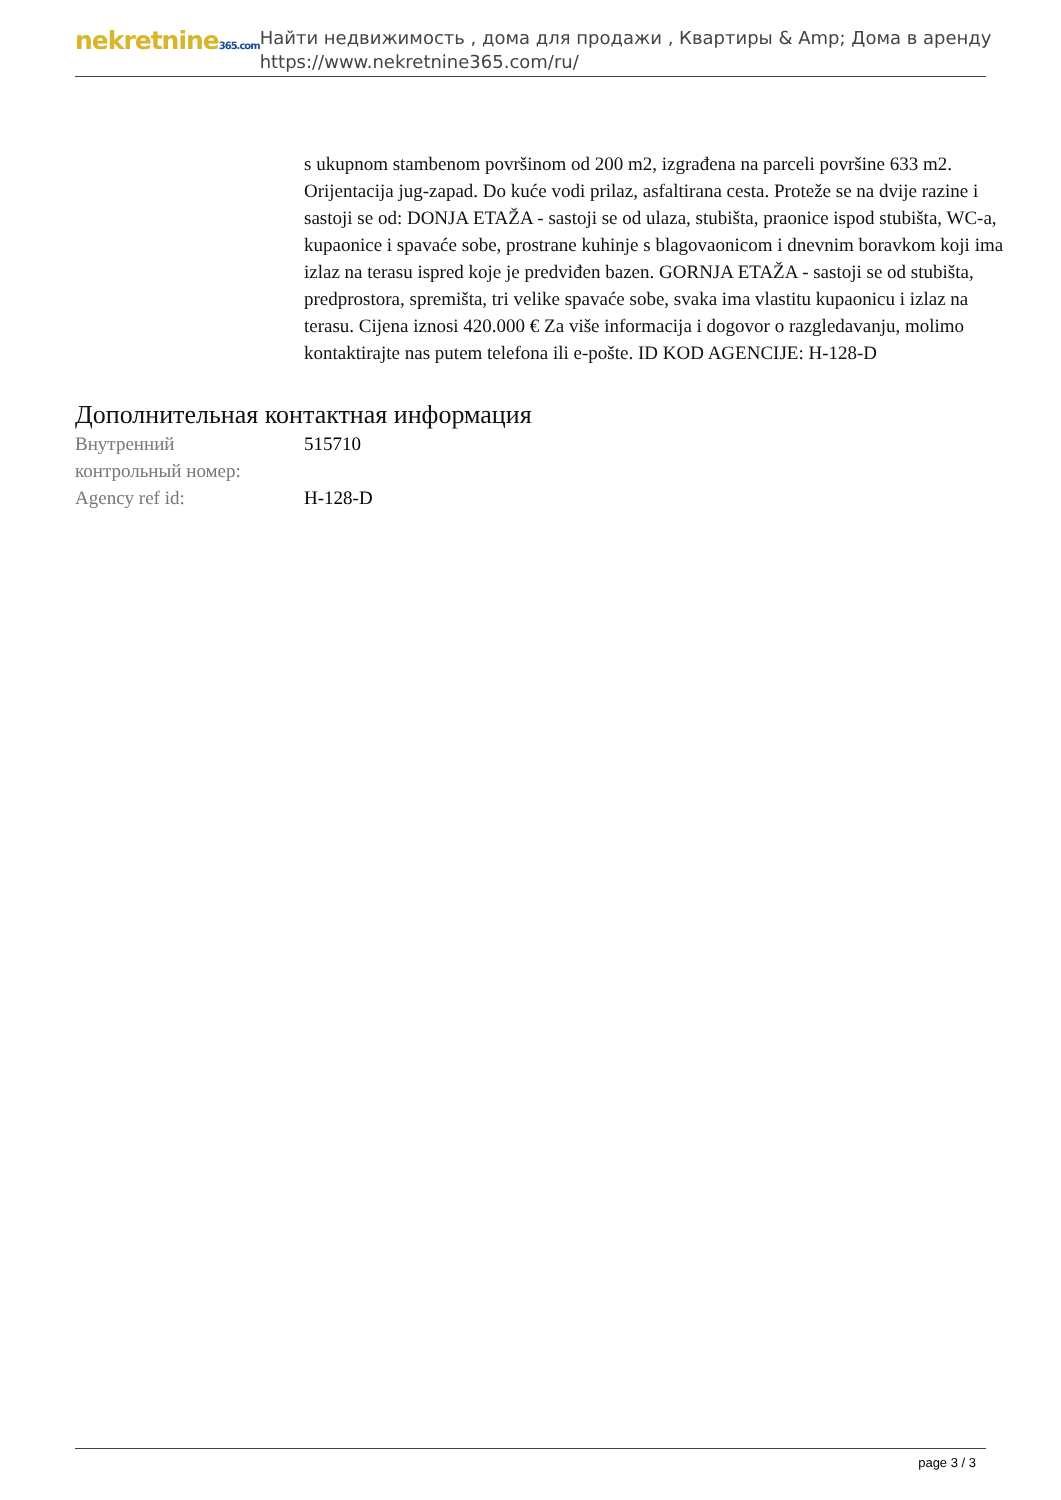nekretnine365.com
Найти недвижимость , дома для продажи , Квартиры & Amp; Дома в аренду
https://www.nekretnine365.com/ru/
s ukupnom stambenom površinom od 200 m2, izgrađena na parceli površine 633 m2. Orijentacija jug-zapad. Do kuće vodi prilaz, asfaltirana cesta. Proteže se na dvije razine i sastoji se od: DONJA ETAŽA - sastoji se od ulaza, stubišta, praonice ispod stubišta, WC-a, kupaonice i spavaće sobe, prostrane kuhinje s blagovaonicom i dnevnim boravkom koji ima izlaz na terasu ispred koje je predviđen bazen. GORNJA ETAŽA - sastoji se od stubišta, predprostora, spremišta, tri velike spavaće sobe, svaka ima vlastitu kupaonicu i izlaz na terasu. Cijena iznosi 420.000 € Za više informacija i dogovor o razgledavanju, molimo kontaktirajte nas putem telefona ili e-pošte. ID KOD AGENCIJE: H-128-D
Дополнительная контактная информация
| Внутренний контрольный номер: | 515710 |
| Agency ref id: | H-128-D |
page 3 / 3